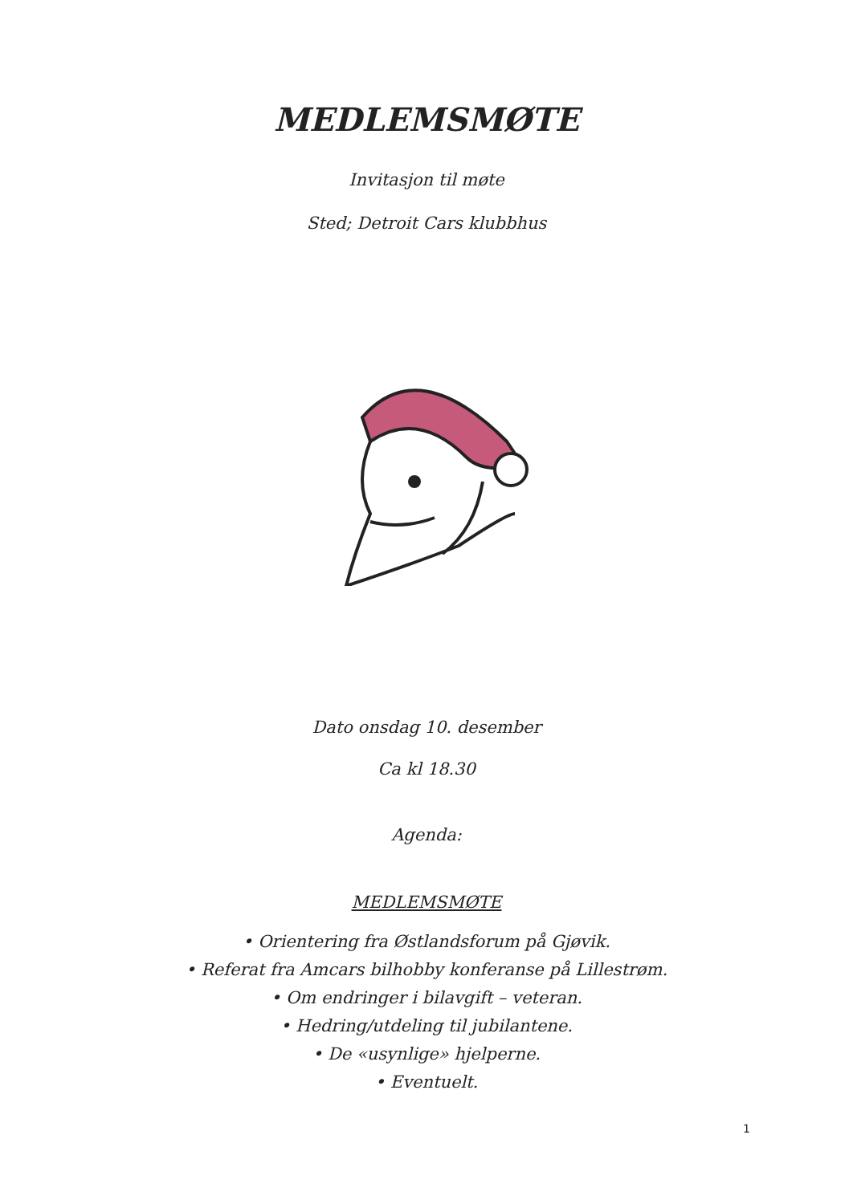MEDLEMSMØTE
Invitasjon til møte
Sted; Detroit Cars klubbhus
Dato onsdag 10. desember
Ca kl 18.30
Agenda:
MEDLEMSMØTE
• Orientering fra Østlandsforum på Gjøvik.
• Referat fra Amcars bilhobby konferanse på Lillestrøm.
• Om endringer i bilavgift – veteran.
• Hedring/utdeling til jubilantene.
• De «usynlige» hjelperne.
• Eventuelt.
1